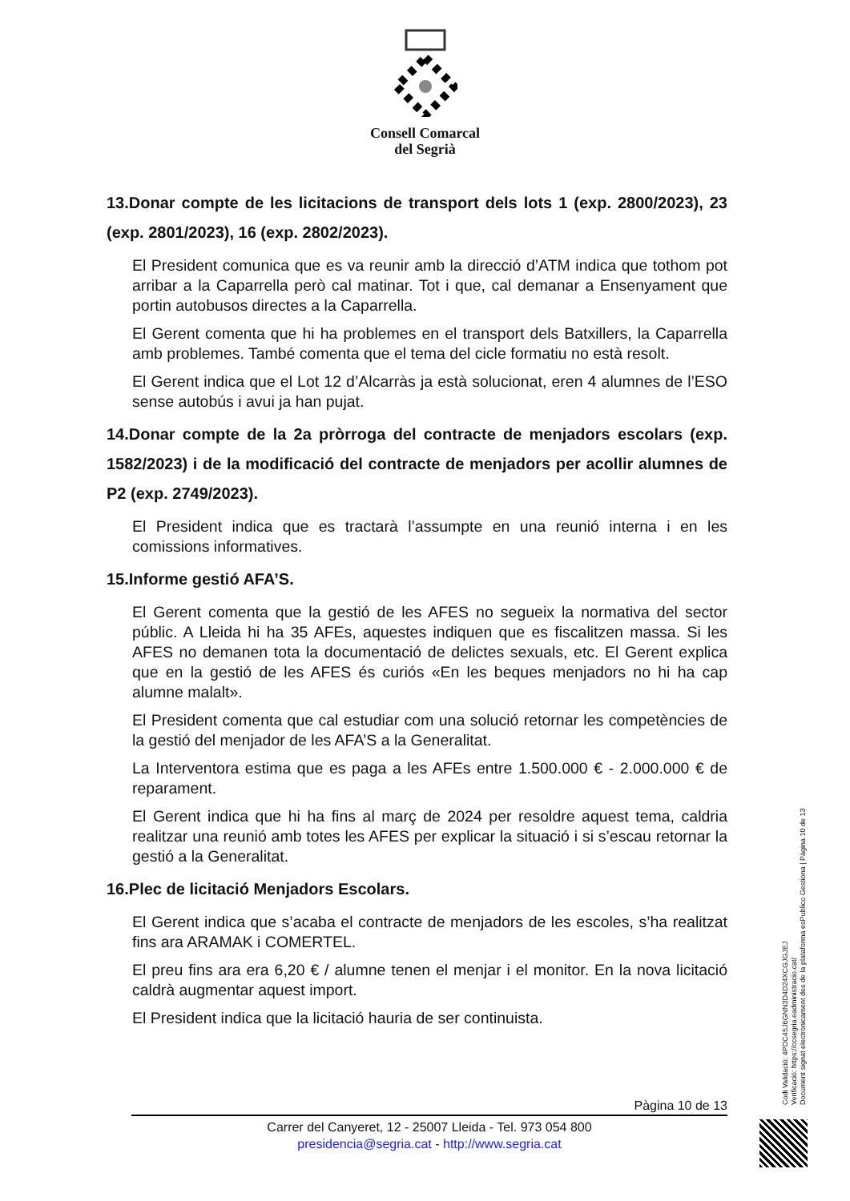Consell Comarcal
del Segrià
13.Donar compte de les licitacions de transport dels lots 1 (exp. 2800/2023), 23 (exp. 2801/2023), 16 (exp. 2802/2023).
El President comunica que es va reunir amb la direcció d’ATM indica que tothom pot arribar a la Caparrella però cal matinar. Tot i que, cal demanar a Ensenyament que portin autobusos directes a la Caparrella.
El Gerent comenta que hi ha problemes en el transport dels Batxillers, la Caparrella amb problemes. També comenta que el tema del cicle formatiu no està resolt.
El Gerent indica que el Lot 12 d’Alcarràs ja està solucionat, eren 4 alumnes de l’ESO sense autobús i avui ja han pujat.
14.Donar compte de la 2a pròrroga del contracte de menjadors escolars (exp. 1582/2023) i de la modificació del contracte de menjadors per acollir alumnes de P2 (exp. 2749/2023).
El President indica que es tractarà l’assumpte en una reunió interna i en les comissions informatives.
15.Informe gestió AFA’S.
El Gerent comenta que la gestió de les AFES no segueix la normativa del sector públic. A Lleida hi ha 35 AFEs, aquestes indiquen que es fiscalitzen massa. Si les AFES no demanen tota la documentació de delictes sexuals, etc. El Gerent explica que en la gestió de les AFES és curiós «En les beques menjadors no hi ha cap alumne malalt».
El President comenta que cal estudiar com una solució retornar les competències de la gestió del menjador de les AFA’S a la Generalitat.
La Interventora estima que es paga a les AFEs entre 1.500.000 € - 2.000.000 € de reparament.
El Gerent indica que hi ha fins al març de 2024 per resoldre aquest tema, caldria realitzar una reunió amb totes les AFES per explicar la situació i si s’escau retornar la gestió a la Generalitat.
16.Plec de licitació Menjadors Escolars.
El Gerent indica que s’acaba el contracte de menjadors de les escoles, s’ha realitzat fins ara ARAMAK i COMERTEL.
El preu fins ara era 6,20 € / alumne tenen el menjar i el monitor. En la nova licitació caldrà augmentar aquest import.
El President indica que la licitació hauria de ser continuista.
Pàgina 10 de 13
Carrer del Canyeret, 12 - 25007 Lleida - Tel. 973 054 800
presidencia@segria.cat - http://www.segria.cat
Codi Validació: 4PDC45J6GNN3D4D24XCGJGJEJ
Verificació: https://ccsegria.eadministracio.cat/
Document signat electrònicament des de la plataforma esPublico Gestiona | Pàgina 10 de 13